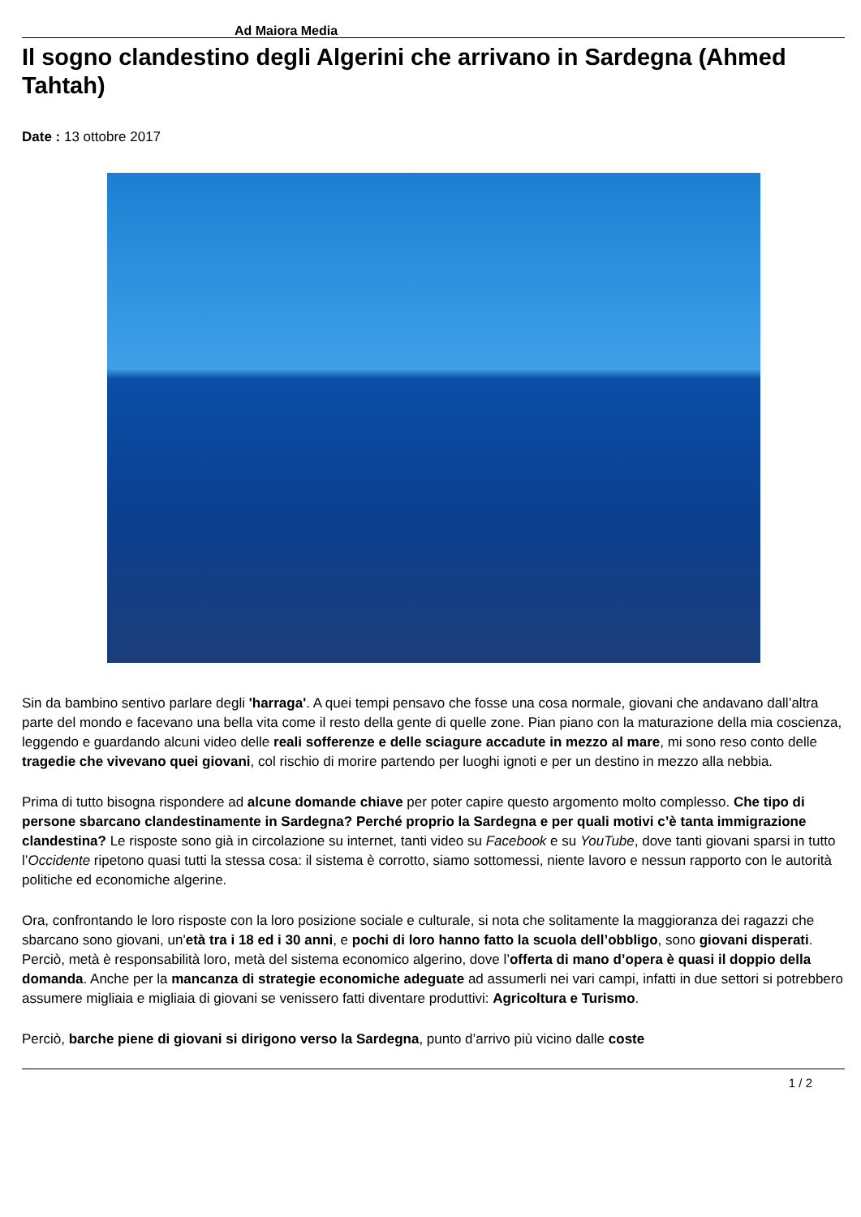Ad Maiora Media
Il sogno clandestino degli Algerini che arrivano in Sardegna (Ahmed Tahtah)
Date : 13 ottobre 2017
Sin da bambino sentivo parlare degli 'harraga'. A quei tempi pensavo che fosse una cosa normale, giovani che andavano dall’altra parte del mondo e facevano una bella vita come il resto della gente di quelle zone. Pian piano con la maturazione della mia coscienza, leggendo e guardando alcuni video delle reali sofferenze e delle sciagure accadute in mezzo al mare, mi sono reso conto delle tragedie che vivevano quei giovani, col rischio di morire partendo per luoghi ignoti e per un destino in mezzo alla nebbia.
Prima di tutto bisogna rispondere ad alcune domande chiave per poter capire questo argomento molto complesso. Che tipo di persone sbarcano clandestinamente in Sardegna? Perché proprio la Sardegna e per quali motivi c’è tanta immigrazione clandestina? Le risposte sono già in circolazione su internet, tanti video su Facebook e su YouTube, dove tanti giovani sparsi in tutto l’Occidente ripetono quasi tutti la stessa cosa: il sistema è corrotto, siamo sottomessi, niente lavoro e nessun rapporto con le autorità politiche ed economiche algerine.
Ora, confrontando le loro risposte con la loro posizione sociale e culturale, si nota che solitamente la maggioranza dei ragazzi che sbarcano sono giovani, un'età tra i 18 ed i 30 anni, e pochi di loro hanno fatto la scuola dell’obbligo, sono giovani disperati. Perciò, metà è responsabilità loro, metà del sistema economico algerino, dove l’offerta di mano d’opera è quasi il doppio della domanda. Anche per la mancanza di strategie economiche adeguate ad assumerli nei vari campi, infatti in due settori si potrebbero assumere migliaia e migliaia di giovani se venissero fatti diventare produttivi: Agricoltura e Turismo.
Perciò, barche piene di giovani si dirigono verso la Sardegna, punto d’arrivo più vicino dalle coste
1 / 2